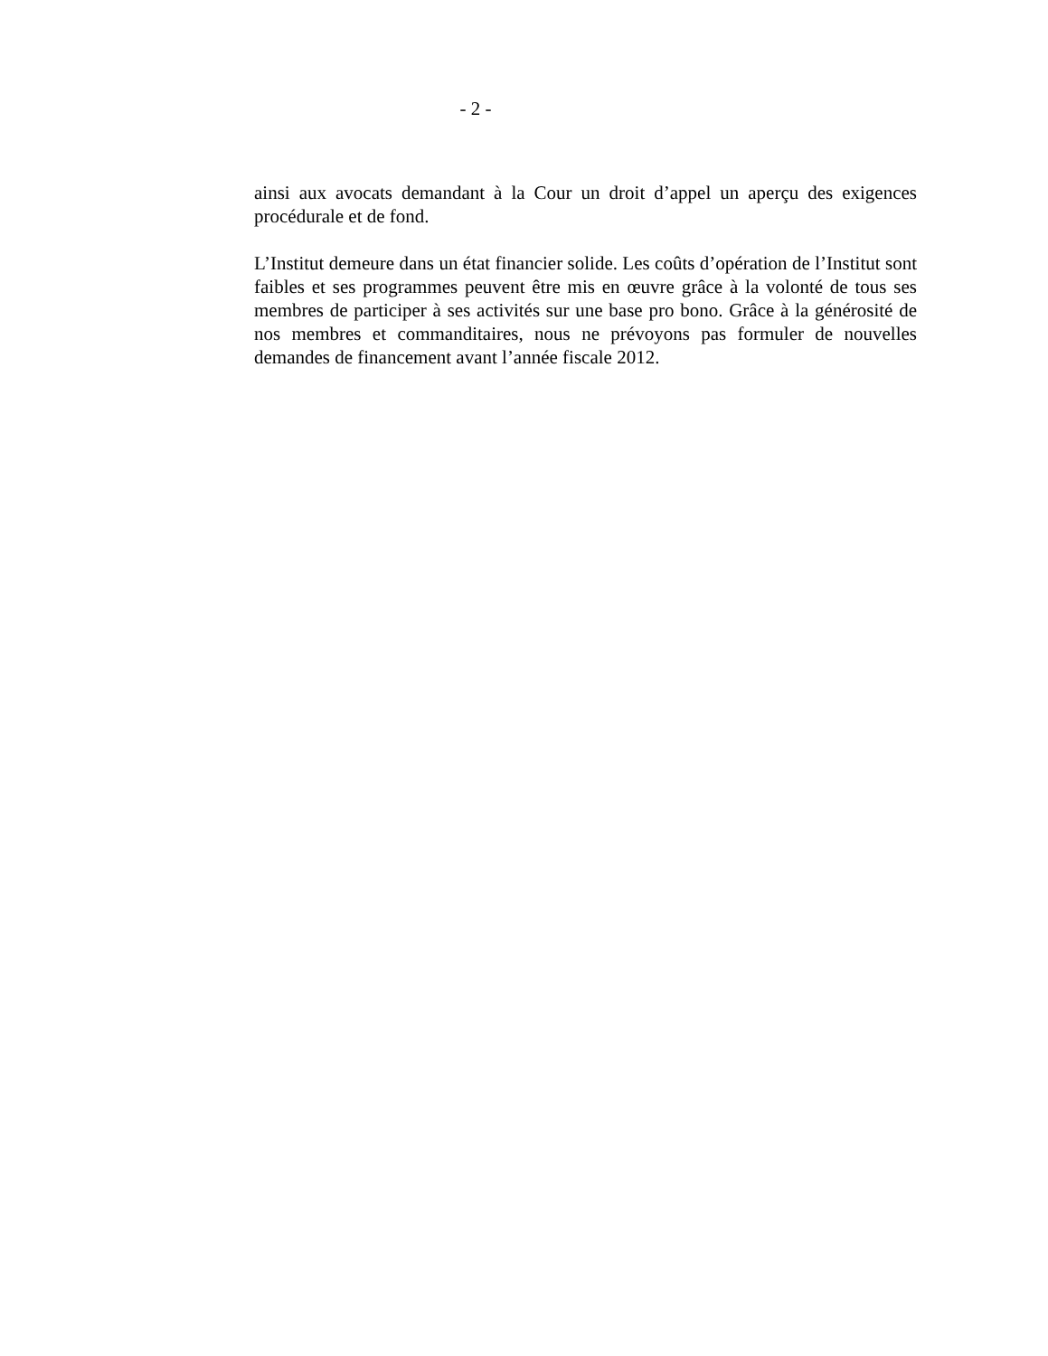- 2 -
ainsi aux avocats demandant à la Cour un droit d’appel un aperçu des exigences procédurale et de fond.
L’Institut demeure dans un état financier solide. Les coûts d’opération de l’Institut sont faibles et ses programmes peuvent être mis en œuvre grâce à la volonté de tous ses membres de participer à ses activités sur une base pro bono. Grâce à la générosité de nos membres et commanditaires, nous ne prévoyons pas formuler de nouvelles demandes de financement avant l’année fiscale 2012.